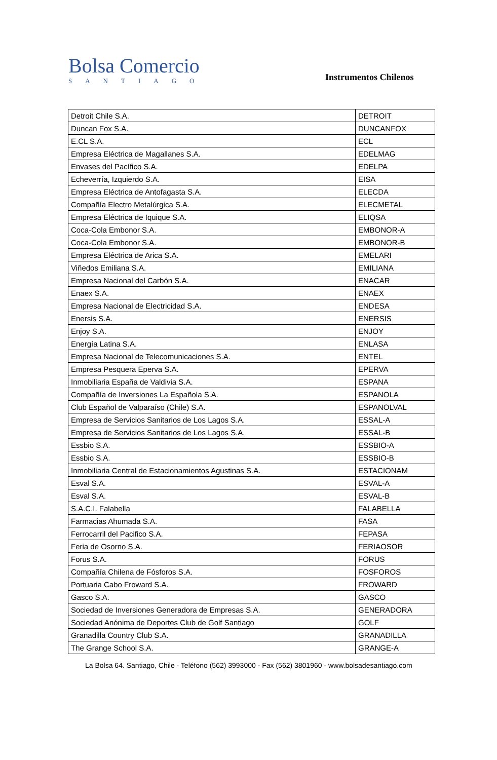Bolsa Comercio
SANTIAGO
Instrumentos Chilenos
| Detroit Chile S.A. | DETROIT |
| Duncan Fox S.A. | DUNCANFOX |
| E.CL S.A. | ECL |
| Empresa Eléctrica de Magallanes S.A. | EDELMAG |
| Envases del Pacífico S.A. | EDELPA |
| Echeverría, Izquierdo S.A. | EISA |
| Empresa Eléctrica de Antofagasta S.A. | ELECDA |
| Compañía Electro Metalúrgica S.A. | ELECMETAL |
| Empresa Eléctrica de Iquique S.A. | ELIQSA |
| Coca-Cola Embonor S.A. | EMBONOR-A |
| Coca-Cola Embonor S.A. | EMBONOR-B |
| Empresa Eléctrica de Arica S.A. | EMELARI |
| Viñedos Emiliana S.A. | EMILIANA |
| Empresa Nacional del Carbón S.A. | ENACAR |
| Enaex S.A. | ENAEX |
| Empresa Nacional de Electricidad S.A. | ENDESA |
| Enersis S.A. | ENERSIS |
| Enjoy S.A. | ENJOY |
| Energía Latina S.A. | ENLASA |
| Empresa Nacional de Telecomunicaciones S.A. | ENTEL |
| Empresa Pesquera Eperva S.A. | EPERVA |
| Inmobiliaria España de Valdivia S.A. | ESPANA |
| Compañía de Inversiones La Española S.A. | ESPANOLA |
| Club Español de Valparaíso (Chile) S.A. | ESPANOLVAL |
| Empresa de Servicios Sanitarios de Los Lagos S.A. | ESSAL-A |
| Empresa de Servicios Sanitarios de Los Lagos S.A. | ESSAL-B |
| Essbio S.A. | ESSBIO-A |
| Essbio S.A. | ESSBIO-B |
| Inmobiliaria Central de Estacionamientos Agustinas S.A. | ESTACIONAM |
| Esval S.A. | ESVAL-A |
| Esval S.A. | ESVAL-B |
| S.A.C.I. Falabella | FALABELLA |
| Farmacias Ahumada S.A. | FASA |
| Ferrocarril del Pacifico S.A. | FEPASA |
| Feria de Osorno S.A. | FERIAOSOR |
| Forus S.A. | FORUS |
| Compañía Chilena de Fósforos S.A. | FOSFOROS |
| Portuaria Cabo Froward S.A. | FROWARD |
| Gasco S.A. | GASCO |
| Sociedad de Inversiones Generadora de Empresas S.A. | GENERADORA |
| Sociedad Anónima de Deportes Club de Golf Santiago | GOLF |
| Granadilla Country Club S.A. | GRANADILLA |
| The Grange School S.A. | GRANGE-A |
La Bolsa 64. Santiago, Chile - Teléfono (562) 3993000 - Fax (562) 3801960 - www.bolsadesantiago.com